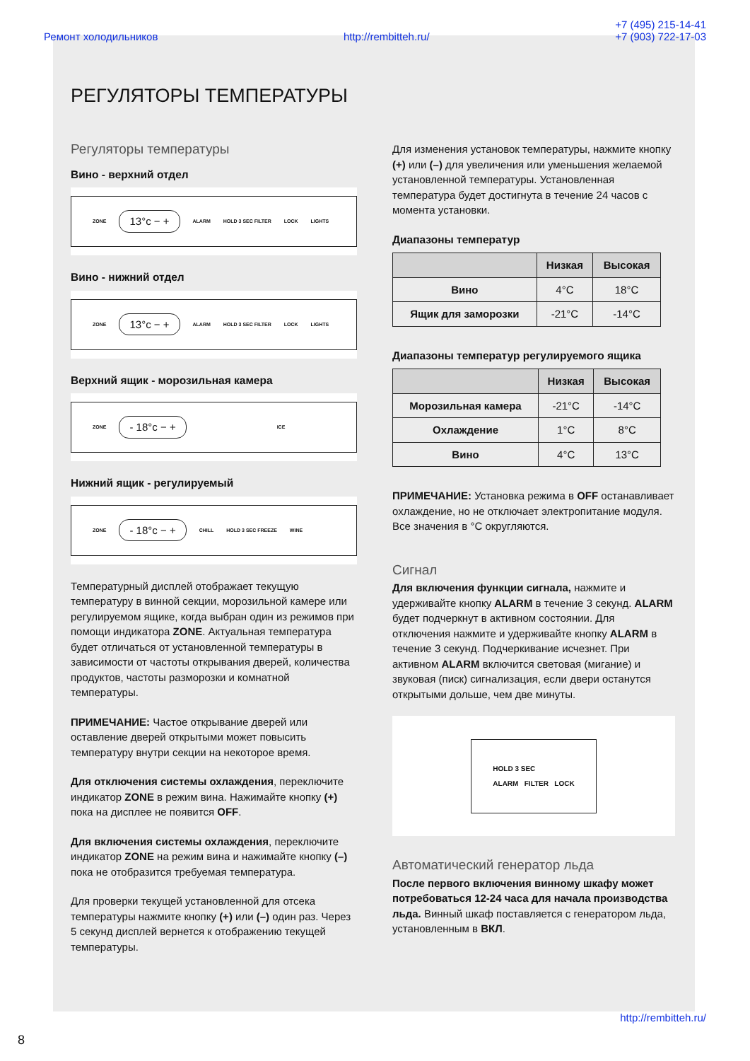Ремонт холодильников http://rembitteh.ru/ +7 (495) 215-14-41
+7 (903) 722-17-03
РЕГУЛЯТОРЫ ТЕМПЕРАТУРЫ
Регуляторы температуры
Вино - верхний отдел
ZONE 13°c − + ALARM HOLD 3 SEC FILTER LOCK LIGHTS
Вино - нижний отдел
ZONE 13°c − + ALARM HOLD 3 SEC FILTER LOCK LIGHTS
Верхний ящик - морозильная камера
ZONE - 18°c − + ICE
Нижний ящик - регулируемый
ZONE - 18°c − + CHILL HOLD 3 SEC FREEZE WINE
Температурный дисплей отображает текущую температуру в винной секции, морозильной камере или регулируемом ящике, когда выбран один из режимов при помощи индикатора ZONE. Актуальная температура будет отличаться от установленной температуры в зависимости от частоты открывания дверей, количества продуктов, частоты разморозки и комнатной температуры.
ПРИМЕЧАНИЕ: Частое открывание дверей или оставление дверей открытыми может повысить температуру внутри секции на некоторое время.
Для отключения системы охлаждения, переключите индикатор ZONE в режим вина. Нажимайте кнопку (+) пока на дисплее не появится OFF.
Для включения системы охлаждения, переключите индикатор ZONE на режим вина и нажимайте кнопку (–) пока не отобразится требуемая температура.
Для проверки текущей установленной для отсека температуры нажмите кнопку (+) или (–) один раз. Через 5 секунд дисплей вернется к отображению текущей температуры.
Для изменения установок температуры, нажмите кнопку (+) или (–) для увеличения или уменьшения желаемой установленной температуры. Установленная температура будет достигнута в течение 24 часов с момента установки.
Диапазоны температур
| | Низкая | Высокая |
| --- | --- | --- |
| Вино | 4°C | 18°C |
| Ящик для заморозки | -21°C | -14°C |
Диапазоны температур регулируемого ящика
| | Низкая | Высокая |
| --- | --- | --- |
| Морозильная камера | -21°C | -14°C |
| Охлаждение | 1°C | 8°C |
| Вино | 4°C | 13°C |
ПРИМЕЧАНИЕ: Установка режима в OFF останавливает охлаждение, но не отключает электропитание модуля. Все значения в °C округляются.
Сигнал
Для включения функции сигнала, нажмите и удерживайте кнопку ALARM в течение 3 секунд. ALARM будет подчеркнут в активном состоянии. Для отключения нажмите и удерживайте кнопку ALARM в течение 3 секунд. Подчеркивание исчезнет. При активном ALARM включится световая (мигание) и звуковая (писк) сигнализация, если двери останутся открытыми дольше, чем две минуты.
HOLD 3 SEC
ALARM FILTER LOCK
Автоматический генератор льда
После первого включения винному шкафу может потребоваться 12-24 часа для начала производства льда. Винный шкаф поставляется с генератором льда, установленным в ВКЛ.
http://rembitteh.ru/
8